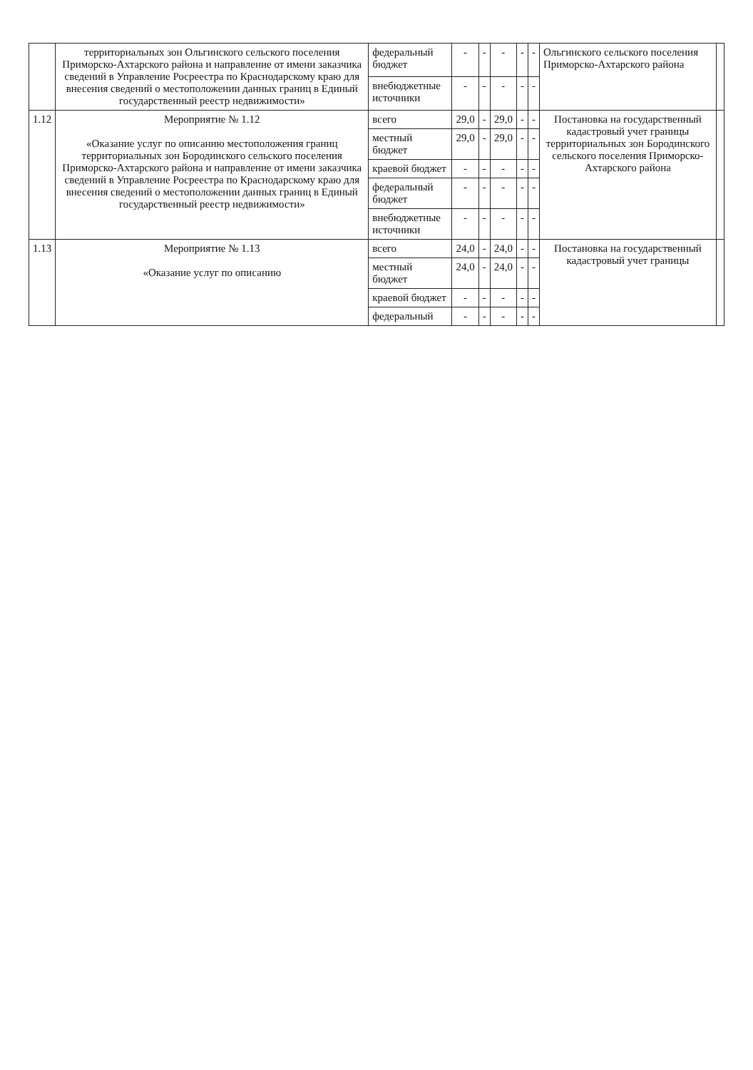| | территориальных зон Ольгинского сельского поселения Приморско-Ахтарского района и направление от имени заказчика сведений в Управление Росреестра по Краснодарскому краю для внесения сведений о местоположении данных границ в Единый государственный реестр недвижимости» | федеральный бюджет | - | - | - | - | - | Ольгинского сельского поселения Приморско-Ахтарского района | |
| | | внебюджетные источники | - | - | - | - | - | | |
| 1.12 | Мероприятие № 1.12 «Оказание услуг по описанию местоположения границ территориальных зон Бородинского сельского поселения Приморско-Ахтарского района и направление от имени заказчика сведений в Управление Росреестра по Краснодарскому краю для внесения сведений о местоположении данных границ в Единый государственный реестр недвижимости» | всего | 29,0 | - | 29,0 | - | - | Постановка на государственный кадастровый учет границы территориальных зон Бородинского сельского поселения Приморско-Ахтарского района | |
| | | местный бюджет | 29,0 | - | 29,0 | - | - | | |
| | | краевой бюджет | - | - | - | - | - | | |
| | | федеральный бюджет | - | - | - | - | - | | |
| | | внебюджетные источники | - | - | - | - | - | | |
| 1.13 | Мероприятие № 1.13 «Оказание услуг по описанию | всего | 24,0 | - | 24,0 | - | - | Постановка на государственный кадастровый учет границы | |
| | | местный бюджет | 24,0 | - | 24,0 | - | - | | |
| | | краевой бюджет | - | - | - | - | - | | |
| | | федеральный | - | - | - | - | - | | |